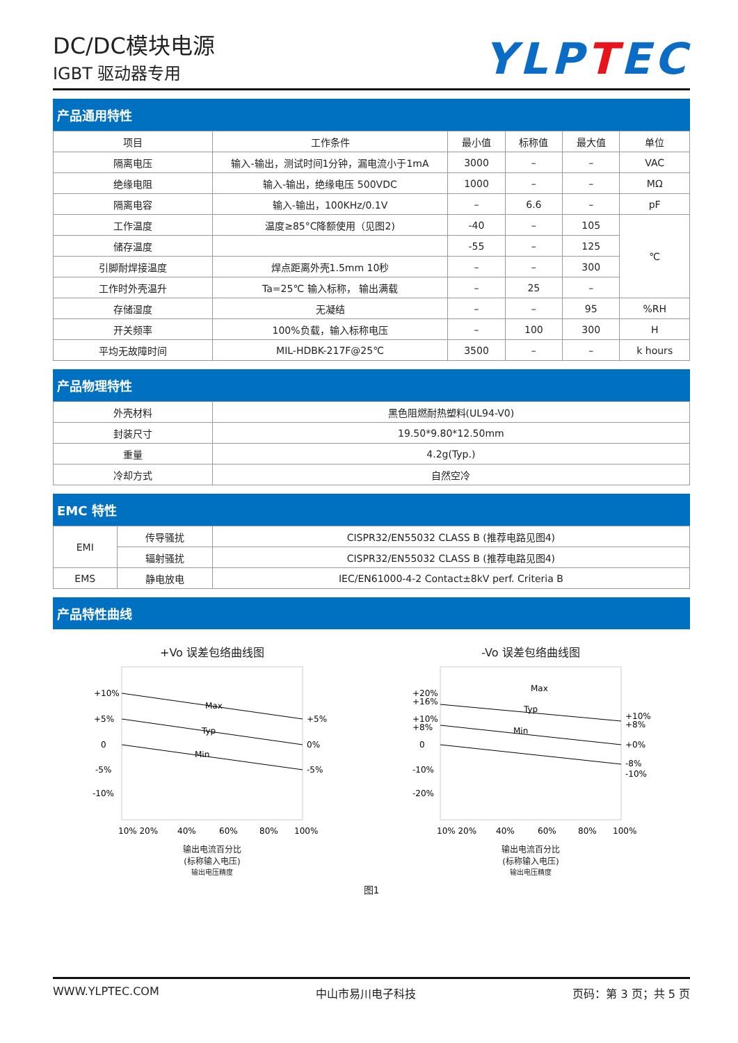DC/DC模块电源
IGBT 驱动器专用
YLPTEC
产品通用特性
| 项目 | 工作条件 | 最小值 | 标称值 | 最大值 | 单位 |
| --- | --- | --- | --- | --- | --- |
| 隔离电压 | 输入-输出，测试时间1分钟，漏电流小于1mA | 3000 | – | – | VAC |
| 绝缘电阻 | 输入-输出，绝缘电压 500VDC | 1000 | – | – | MΩ |
| 隔离电容 | 输入-输出，100KHz/0.1V | – | 6.6 | – | pF |
| 工作温度 | 温度≥85°C降额使用（见图2) | -40 | – | 105 | ℃ |
| 储存温度 | | -55 | – | 125 | |
| 引脚耐焊接温度 | 焊点距离外壳1.5mm 10秒 | – | – | 300 | |
| 工作时外壳温升 | Ta=25℃ 输入标称， 输出满载 | – | 25 | – | |
| 存储湿度 | 无凝结 | – | – | 95 | %RH |
| 开关频率 | 100%负载，输入标称电压 | – | 100 | 300 | H |
| 平均无故障时间 | MIL-HDBK-217F@25℃ | 3500 | – | – | k hours |
产品物理特性
| 外壳材料 | 黑色阻燃耐热塑料(UL94-V0) |
| 封装尺寸 | 19.50*9.80*12.50mm |
| 重量 | 4.2g(Typ.) |
| 冷却方式 | 自然空冷 |
EMC 特性
| EMI | 传导骚扰 | CISPR32/EN55032 CLASS B (推荐电路见图4) |
| | 辐射骚扰 | CISPR32/EN55032 CLASS B (推荐电路见图4) |
| EMS | 静电放电 | IEC/EN61000-4-2 Contact±8kV perf. Criteria B |
产品特性曲线
+Vo 误差包络曲线图
+10%
+5%
0
-5%
-10%
+5%
0%
-5%
Max
Typ
Min
10% 20%
40%
60%
80%
100%
输出电流百分比
(标称输入电压)
输出电压精度
-Vo 误差包络曲线图
+20%
+16%
+10%
+8%
0
-10%
-20%
+10%
+8%
+0%
-8%
-10%
Max
Typ
Min
10% 20%
40%
60%
80%
100%
输出电流百分比
(标称输入电压)
输出电压精度
图1
WWW.YLPTEC.COM 中山市易川电子科技 页码：第 3 页；共 5 页